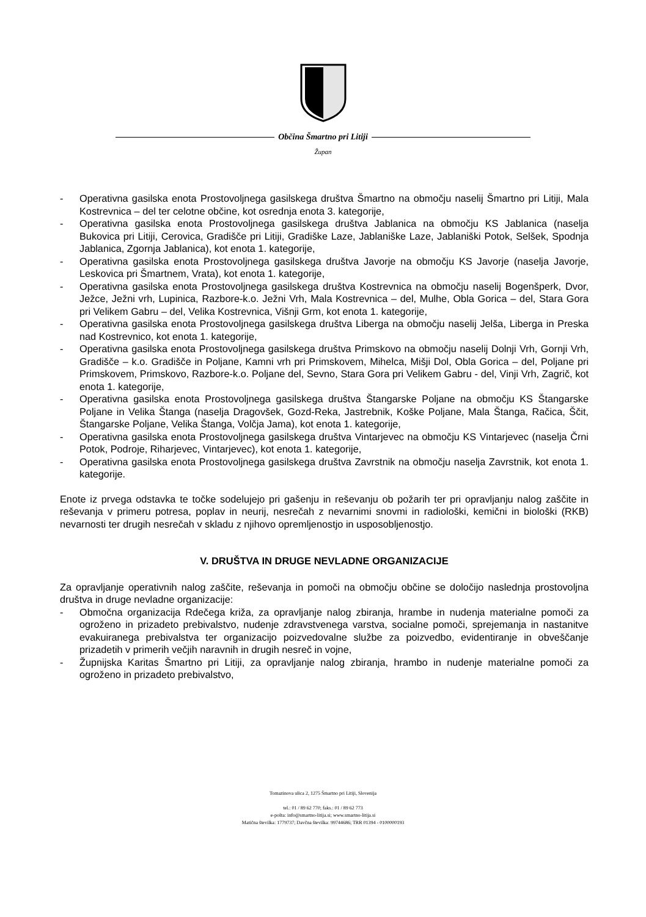Občina Šmartno pri Litiji
Župan
- Operativna gasilska enota Prostovoljnega gasilskega društva Šmartno na območju naselij Šmartno pri Litiji, Mala Kostrevnica – del ter celotne občine, kot osrednja enota 3. kategorije,
- Operativna gasilska enota Prostovoljnega gasilskega društva Jablanica na območju KS Jablanica (naselja Bukovica pri Litiji, Cerovica, Gradišče pri Litiji, Gradiške Laze, Jablaniške Laze, Jablaniški Potok, Selšek, Spodnja Jablanica, Zgornja Jablanica), kot enota 1. kategorije,
- Operativna gasilska enota Prostovoljnega gasilskega društva Javorje na območju KS Javorje (naselja Javorje, Leskovica pri Šmartnem, Vrata), kot enota 1. kategorije,
- Operativna gasilska enota Prostovoljnega gasilskega društva Kostrevnica na območju naselij Bogenšperk, Dvor, Ježce, Ježni vrh, Lupinica, Razbore-k.o. Ježni Vrh, Mala Kostrevnica – del, Mulhe, Obla Gorica – del, Stara Gora pri Velikem Gabru – del, Velika Kostrevnica, Višnji Grm, kot enota 1. kategorije,
- Operativna gasilska enota Prostovoljnega gasilskega društva Liberga na območju naselij Jelša, Liberga in Preska nad Kostrevnico, kot enota 1. kategorije,
- Operativna gasilska enota Prostovoljnega gasilskega društva Primskovo na območju naselij Dolnji Vrh, Gornji Vrh, Gradišče – k.o. Gradišče in Poljane, Kamni vrh pri Primskovem, Mihelca, Mišji Dol, Obla Gorica – del, Poljane pri Primskovem, Primskovo, Razbore-k.o. Poljane del, Sevno, Stara Gora pri Velikem Gabru - del, Vinji Vrh, Zagrič, kot enota 1. kategorije,
- Operativna gasilska enota Prostovoljnega gasilskega društva Štangarske Poljane na območju KS Štangarske Poljane in Velika Štanga (naselja Dragovšek, Gozd-Reka, Jastrebnik, Koške Poljane, Mala Štanga, Račica, Ščit, Štangarske Poljane, Velika Štanga, Volčja Jama), kot enota 1. kategorije,
- Operativna gasilska enota Prostovoljnega gasilskega društva Vintarjevec na območju KS Vintarjevec (naselja Črni Potok, Podroje, Riharjevec, Vintarjevec), kot enota 1. kategorije,
- Operativna gasilska enota Prostovoljnega gasilskega društva Zavrstnik na območju naselja Zavrstnik, kot enota 1. kategorije.
Enote iz prvega odstavka te točke sodelujejo pri gašenju in reševanju ob požarih ter pri opravljanju nalog zaščite in reševanja v primeru potresa, poplav in neurij, nesrečah z nevarnimi snovmi in radiološki, kemični in biološki (RKB) nevarnosti ter drugih nesrečah v skladu z njihovo opremljenostjo in usposobljenostjo.
V. DRUŠTVA IN DRUGE NEVLADNE ORGANIZACIJE
Za opravljanje operativnih nalog zaščite, reševanja in pomoči na območju občine se določijo naslednja prostovoljna društva in druge nevladne organizacije:
- Območna organizacija Rdečega križa, za opravljanje nalog zbiranja, hrambe in nudenja materialne pomoči za ogroženo in prizadeto prebivalstvo, nudenje zdravstvenega varstva, socialne pomoči, sprejemanja in nastanitve evakuiranega prebivalstva ter organizacijo poizvedovalne službe za poizvedbo, evidentiranje in obveščanje prizadetih v primerih večjih naravnih in drugih nesreč in vojne,
- Župnijska Karitas Šmartno pri Litiji, za opravljanje nalog zbiranja, hrambo in nudenje materialne pomoči za ogroženo in prizadeto prebivalstvo,
Tomazinova ulica 2, 1275 Šmartno pri Litiji, Slovenija
tel.: 01 / 89 62 770; faks.: 01 / 89 62 773
e-pošta: info@smartno-litija.si; www.smartno-litija.si
Matična številka: 1779737; Davčna številka: 99744686; TRR 01394 - 0100000193